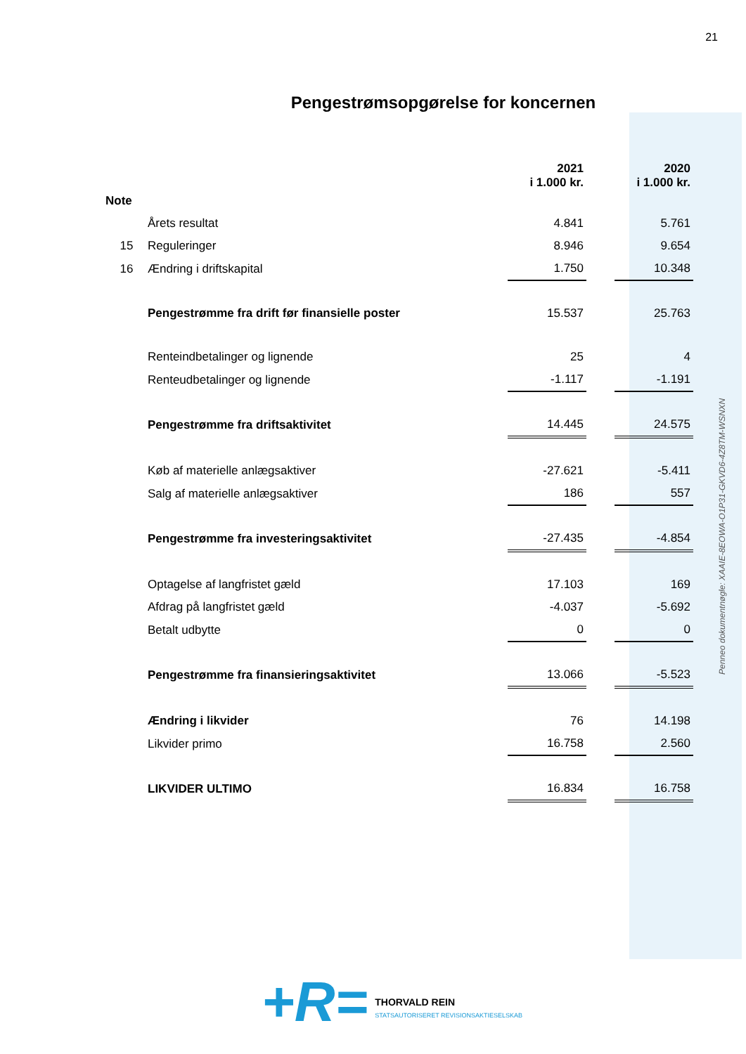21
Pengestrømsopgørelse for koncernen
| | | 2021 i 1.000 kr. | | 2020 i 1.000 kr. |
| --- | --- | --- | --- | --- |
| Note | | | | |
| | Årets resultat | 4.841 | | 5.761 |
| 15 | Reguleringer | 8.946 | | 9.654 |
| 16 | Ændring i driftskapital | 1.750 | | 10.348 |
| | Pengestrømme fra drift før finansielle poster | 15.537 | | 25.763 |
| | Renteindbetalinger og lignende | 25 | | 4 |
| | Renteudbetalinger og lignende | -1.117 | | -1.191 |
| | Pengestrømme fra driftsaktivitet | 14.445 | | 24.575 |
| | Køb af materielle anlægsaktiver | -27.621 | | -5.411 |
| | Salg af materielle anlægsaktiver | 186 | | 557 |
| | Pengestrømme fra investeringsaktivitet | -27.435 | | -4.854 |
| | Optagelse af langfristet gæld | 17.103 | | 169 |
| | Afdrag på langfristet gæld | -4.037 | | -5.692 |
| | Betalt udbytte | 0 | | 0 |
| | Pengestrømme fra finansieringsaktivitet | 13.066 | | -5.523 |
| | Ændring i likvider | 76 | | 14.198 |
| | Likvider primo | 16.758 | | 2.560 |
| | LIKVIDER ULTIMO | 16.834 | | 16.758 |
Penneo dokumentnøgle: XAAIE-8EOWA-O1P31-GKVD6-4Z8TM-WSNXN
+R=
THORVALD REIN
STATSAUTORISERET REVISIONSAKTIESELSKAB